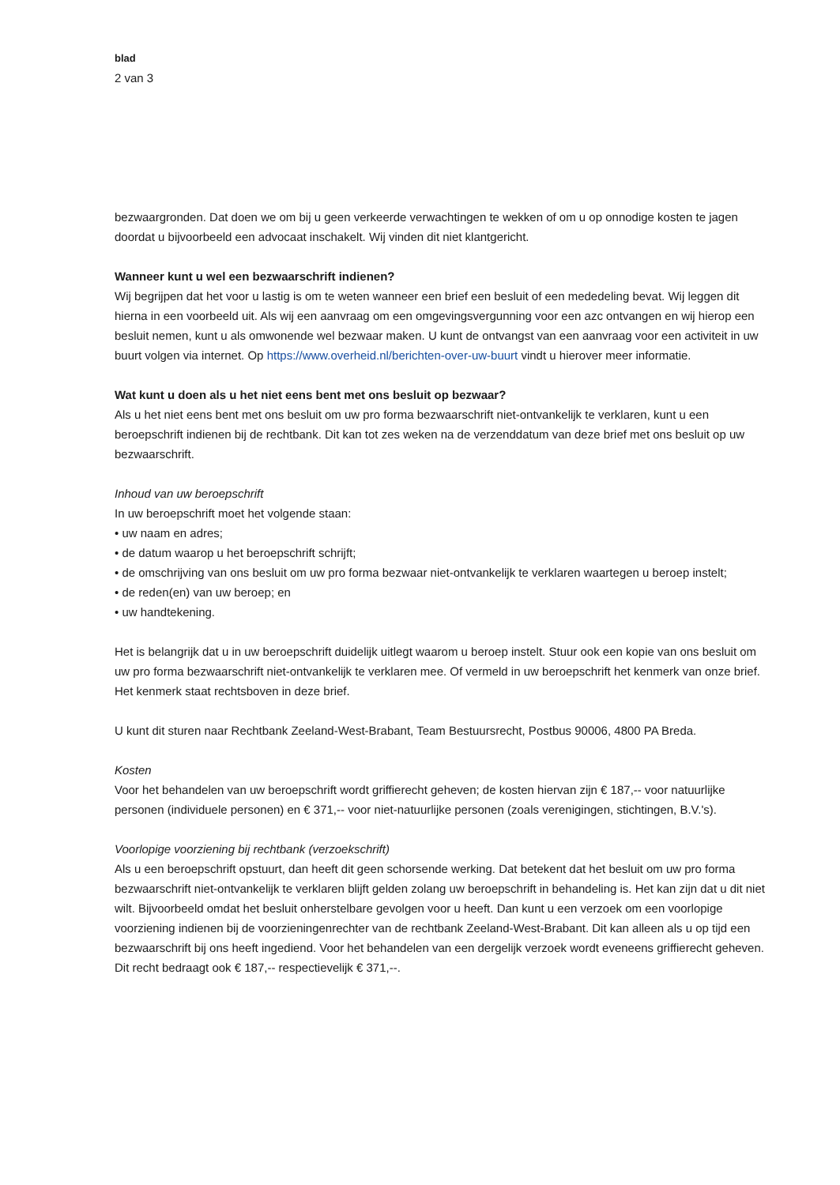blad
2 van 3
bezwaargronden. Dat doen we om bij u geen verkeerde verwachtingen te wekken of om u op onnodige kosten te jagen doordat u bijvoorbeeld een advocaat inschakelt. Wij vinden dit niet klantgericht.
Wanneer kunt u wel een bezwaarschrift indienen?
Wij begrijpen dat het voor u lastig is om te weten wanneer een brief een besluit of een mededeling bevat. Wij leggen dit hierna in een voorbeeld uit. Als wij een aanvraag om een omgevingsvergunning voor een azc ontvangen en wij hierop een besluit nemen, kunt u als omwonende wel bezwaar maken. U kunt de ontvangst van een aanvraag voor een activiteit in uw buurt volgen via internet. Op https://www.overheid.nl/berichten-over-uw-buurt vindt u hierover meer informatie.
Wat kunt u doen als u het niet eens bent met ons besluit op bezwaar?
Als u het niet eens bent met ons besluit om uw pro forma bezwaarschrift niet-ontvankelijk te verklaren, kunt u een beroepschrift indienen bij de rechtbank. Dit kan tot zes weken na de verzenddatum van deze brief met ons besluit op uw bezwaarschrift.
Inhoud van uw beroepschrift
In uw beroepschrift moet het volgende staan:
• uw naam en adres;
• de datum waarop u het beroepschrift schrijft;
• de omschrijving van ons besluit om uw pro forma bezwaar niet-ontvankelijk te verklaren waartegen u beroep instelt;
• de reden(en) van uw beroep; en
• uw handtekening.
Het is belangrijk dat u in uw beroepschrift duidelijk uitlegt waarom u beroep instelt. Stuur ook een kopie van ons besluit om uw pro forma bezwaarschrift niet-ontvankelijk te verklaren mee. Of vermeld in uw beroepschrift het kenmerk van onze brief. Het kenmerk staat rechtsboven in deze brief.
U kunt dit sturen naar Rechtbank Zeeland-West-Brabant, Team Bestuursrecht, Postbus 90006, 4800 PA Breda.
Kosten
Voor het behandelen van uw beroepschrift wordt griffierecht geheven; de kosten hiervan zijn € 187,-- voor natuurlijke personen (individuele personen) en € 371,-- voor niet-natuurlijke personen (zoals verenigingen, stichtingen, B.V.'s).
Voorlopige voorziening bij rechtbank (verzoekschrift)
Als u een beroepschrift opstuurt, dan heeft dit geen schorsende werking. Dat betekent dat het besluit om uw pro forma bezwaarschrift niet-ontvankelijk te verklaren blijft gelden zolang uw beroepschrift in behandeling is. Het kan zijn dat u dit niet wilt. Bijvoorbeeld omdat het besluit onherstelbare gevolgen voor u heeft. Dan kunt u een verzoek om een voorlopige voorziening indienen bij de voorzieningenrechter van de rechtbank Zeeland-West-Brabant. Dit kan alleen als u op tijd een bezwaarschrift bij ons heeft ingediend. Voor het behandelen van een dergelijk verzoek wordt eveneens griffierecht geheven. Dit recht bedraagt ook € 187,-- respectievelijk € 371,--.